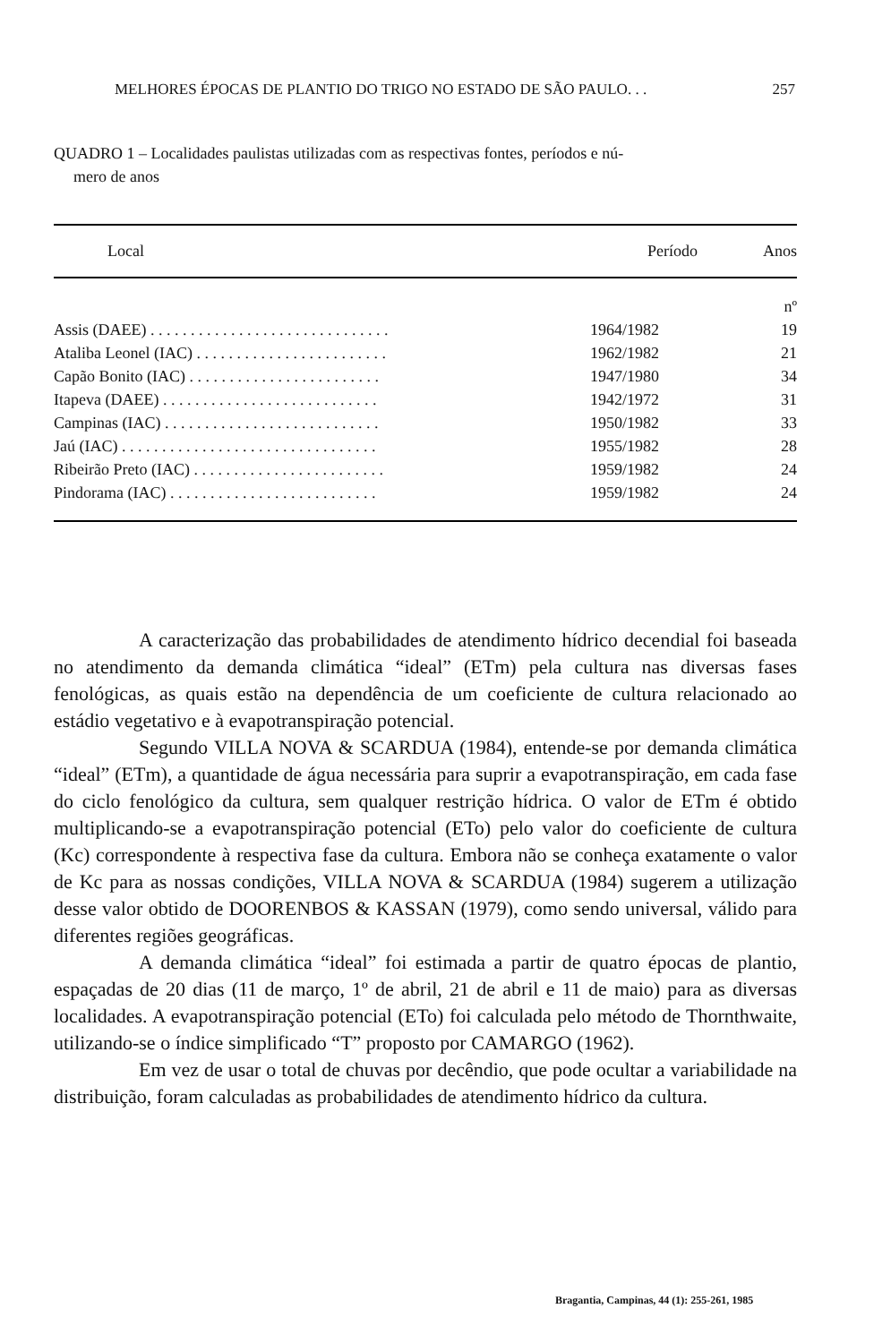MELHORES ÉPOCAS DE PLANTIO DO TRIGO NO ESTADO DE SÃO PAULO. . . 257
QUADRO 1 – Localidades paulistas utilizadas com as respectivas fontes, períodos e nú-
mero de anos
| Local | Período | Anos |
| --- | --- | --- |
| | | nº |
| Assis (DAEE) . . . . . . . . . . . . . . . . . . . . . . . . . . . . . . | 1964/1982 | 19 |
| Ataliba Leonel (IAC) . . . . . . . . . . . . . . . . . . . . . . . . | 1962/1982 | 21 |
| Capão Bonito (IAC) . . . . . . . . . . . . . . . . . . . . . . . . | 1947/1980 | 34 |
| Itapeva (DAEE) . . . . . . . . . . . . . . . . . . . . . . . . . . . | 1942/1972 | 31 |
| Campinas (IAC) . . . . . . . . . . . . . . . . . . . . . . . . . . . | 1950/1982 | 33 |
| Jaú (IAC) . . . . . . . . . . . . . . . . . . . . . . . . . . . . . . . . | 1955/1982 | 28 |
| Ribeirão Preto (IAC) . . . . . . . . . . . . . . . . . . . . . . . . | 1959/1982 | 24 |
| Pindorama (IAC) . . . . . . . . . . . . . . . . . . . . . . . . . . | 1959/1982 | 24 |
A caracterização das probabilidades de atendimento hídrico decendial foi baseada no atendimento da demanda climática “ideal” (ETm) pela cultura nas diversas fases fenológicas, as quais estão na dependência de um coeficiente de cultura relacionado ao estádio vegetativo e à evapotranspiração potencial.
Segundo VILLA NOVA & SCARDUA (1984), entende-se por demanda climática “ideal” (ETm), a quantidade de água necessária para suprir a evapotranspiração, em cada fase do ciclo fenológico da cultura, sem qualquer restrição hídrica. O valor de ETm é obtido multiplicando-se a evapotranspiração potencial (ETo) pelo valor do coeficiente de cultura (Kc) correspondente à respectiva fase da cultura. Embora não se conheça exatamente o valor de Kc para as nossas condições, VILLA NOVA & SCARDUA (1984) sugerem a utilização desse valor obtido de DOORENBOS & KASSAN (1979), como sendo universal, válido para diferentes regiões geográficas.
A demanda climática “ideal” foi estimada a partir de quatro épocas de plantio, espaçadas de 20 dias (11 de março, 1º de abril, 21 de abril e 11 de maio) para as diversas localidades. A evapotranspiração potencial (ETo) foi calculada pelo método de Thornthwaite, utilizando-se o índice simplificado “T” proposto por CAMARGO (1962).
Em vez de usar o total de chuvas por decêndio, que pode ocultar a variabilidade na distribuição, foram calculadas as probabilidades de atendimento hídrico da cultura.
Bragantia, Campinas, 44 (1): 255-261, 1985